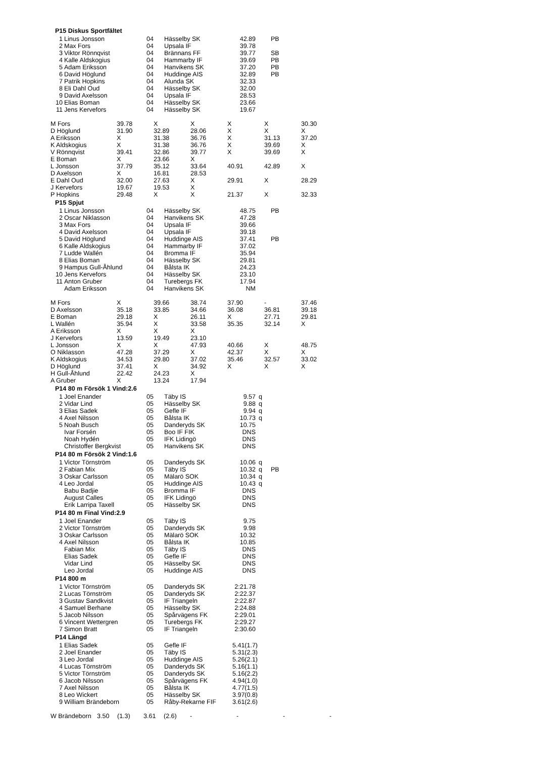P15 Diskus Sportfältet
| 1 | Linus Jonsson | 04 | Hässelby SK | 42.89 | | PB |
| 2 | Max Fors | 04 | Upsala IF | 39.78 | | |
| 3 | Viktor Rönnqvist | 04 | Brännans FF | 39.77 | | SB |
| 4 | Kalle Aldskogius | 04 | Hammarby IF | 39.69 | | PB |
| 5 | Adam Eriksson | 04 | Hanvikens SK | 37.20 | | PB |
| 6 | David Höglund | 04 | Huddinge AIS | 32.89 | | PB |
| 7 | Patrik Hopkins | 04 | Alunda SK | 32.33 | | |
| 8 | Eli Dahl Oud | 04 | Hässelby SK | 32.00 | | |
| 9 | David Axelsson | 04 | Upsala IF | 28.53 | | |
| 10 | Elias Boman | 04 | Hässelby SK | 23.66 | | |
| 11 | Jens Kervefors | 04 | Hässelby SK | 19.67 | | |
| M Fors | 39.78 | X | X | X | X | 30.30 |
| D Höglund | 31.90 | 32.89 | 28.06 | X | X | X |
| A Eriksson | X | 31.38 | 36.76 | X | 31.13 | 37.20 |
| K Aldskogius | X | 31.38 | 36.76 | X | 39.69 | X |
| V Rönnqvist | 39.41 | 32.86 | 39.77 | X | 39.69 | X |
| E Boman | X | 23.66 | X | | | |
| L Jonsson | 37.79 | 35.12 | 33.64 | 40.91 | 42.89 | X |
| D Axelsson | X | 16.81 | 28.53 | | | |
| E Dahl Oud | 32.00 | 27.63 | X | 29.91 | X | 28.29 |
| J Kervefors | 19.67 | 19.53 | X | | | |
| P Hopkins | 29.48 | X | X | 21.37 | X | 32.33 |
P15 Spjut
| 1 | Linus Jonsson | 04 | Hässelby SK | 48.75 | | PB |
| 2 | Oscar Niklasson | 04 | Hanvikens SK | 47.28 | | |
| 3 | Max Fors | 04 | Upsala IF | 39.66 | | |
| 4 | David Axelsson | 04 | Upsala IF | 39.18 | | |
| 5 | David Höglund | 04 | Huddinge AIS | 37.41 | | PB |
| 6 | Kalle Aldskogius | 04 | Hammarby IF | 37.02 | | |
| 7 | Ludde Wallén | 04 | Bromma IF | 35.94 | | |
| 8 | Elias Boman | 04 | Hässelby SK | 29.81 | | |
| 9 | Hampus Gull-Åhlund | 04 | Bålsta IK | 24.23 | | |
| 10 | Jens Kervefors | 04 | Hässelby SK | 23.10 | | |
| 11 | Anton Gruber | 04 | Turebergs FK | 17.94 | | |
| | Adam Eriksson | 04 | Hanvikens SK | NM | | |
| M Fors | X | 39.66 | 38.74 | 37.90 | - | 37.46 |
| D Axelsson | 35.18 | 33.85 | 34.66 | 36.08 | 36.81 | 39.18 |
| E Boman | 29.18 | X | 26.11 | X | 27.71 | 29.81 |
| L Wallén | 35.94 | X | 33.58 | 35.35 | 32.14 | X |
| A Eriksson | X | X | X | | | |
| J Kervefors | 13.59 | 19.49 | 23.10 | | | |
| L Jonsson | X | X | 47.93 | 40.66 | X | 48.75 |
| O Niklasson | 47.28 | 37.29 | X | 42.37 | X | X |
| K Aldskogius | 34.53 | 29.80 | 37.02 | 35.46 | 32.57 | 33.02 |
| D Höglund | 37.41 | X | 34.92 | X | X | X |
| H Gull-Åhlund | 22.42 | 24.23 | X | | | |
| A Gruber | X | 13.24 | 17.94 | | | |
P14 80 m Försök 1 Vind:2.6
| 1 | Joel Enander | 05 | Täby IS | 9.57 | q | |
| 2 | Vidar Lind | 05 | Hässelby SK | 9.88 | q | |
| 3 | Elias Sadek | 05 | Gefle IF | 9.94 | q | |
| 4 | Axel Nilsson | 05 | Bålsta IK | 10.73 | q | |
| 5 | Noah Busch | 05 | Danderyds SK | 10.75 | | |
| | Ivar Forsén | 05 | Boo IF FIK | DNS | | |
| | Noah Hydén | 05 | IFK Lidingö | DNS | | |
| | Christoffer Bergkvist | 05 | Hanvikens SK | DNS | | |
P14 80 m Försök 2 Vind:1.6
| 1 | Victor Törnström | 05 | Danderyds SK | 10.06 | q | |
| 2 | Fabian Mix | 05 | Täby IS | 10.32 | q | PB |
| 3 | Oskar Carlsson | 05 | Mälarö SOK | 10.34 | q | |
| 4 | Leo Jordal | 05 | Huddinge AIS | 10.43 | q | |
| | Babu Badjie | 05 | Bromma IF | DNS | | |
| | August Calles | 05 | IFK Lidingö | DNS | | |
| | Erik Larripa Taxell | 05 | Hässelby SK | DNS | | |
P14 80 m Final Vind:2.9
| 1 | Joel Enander | 05 | Täby IS | 9.75 | | |
| 2 | Victor Törnström | 05 | Danderyds SK | 9.98 | | |
| 3 | Oskar Carlsson | 05 | Mälarö SOK | 10.32 | | |
| 4 | Axel Nilsson | 05 | Bålsta IK | 10.85 | | |
| | Fabian Mix | 05 | Täby IS | DNS | | |
| | Elias Sadek | 05 | Gefle IF | DNS | | |
| | Vidar Lind | 05 | Hässelby SK | DNS | | |
| | Leo Jordal | 05 | Huddinge AIS | DNS | | |
P14 800 m
| 1 | Victor Törnström | 05 | Danderyds SK | 2:21.78 | | |
| 2 | Lucas Törnström | 05 | Danderyds SK | 2:22.37 | | |
| 3 | Gustav Sandkvist | 05 | IF Triangeln | 2:22.87 | | |
| 4 | Samuel Berhane | 05 | Hässelby SK | 2:24.88 | | |
| 5 | Jacob Nilsson | 05 | Spårvägens FK | 2:29.01 | | |
| 6 | Vincent Wettergren | 05 | Turebergs FK | 2:29.27 | | |
| 7 | Simon Bratt | 05 | IF Triangeln | 2:30.60 | | |
P14 Längd
| 1 | Elias Sadek | 05 | Gefle IF | 5.41(1.7) | | |
| 2 | Joel Enander | 05 | Täby IS | 5.31(2.3) | | |
| 3 | Leo Jordal | 05 | Huddinge AIS | 5.26(2.1) | | |
| 4 | Lucas Törnström | 05 | Danderyds SK | 5.16(1.1) | | |
| 5 | Victor Törnström | 05 | Danderyds SK | 5.16(2.2) | | |
| 6 | Jacob Nilsson | 05 | Spårvägens FK | 4.94(1.0) | | |
| 7 | Axel Nilsson | 05 | Bålsta IK | 4.77(1.5) | | |
| 8 | Leo Wickert | 05 | Hässelby SK | 3.97(0.8) | | |
| 9 | William Brändeborn | 05 | Råby-Rekarne FIF | 3.61(2.6) | | |
| W Brändeborn | 3.50 | (1.3) | 3.61 | (2.6) | - | - | - | - |